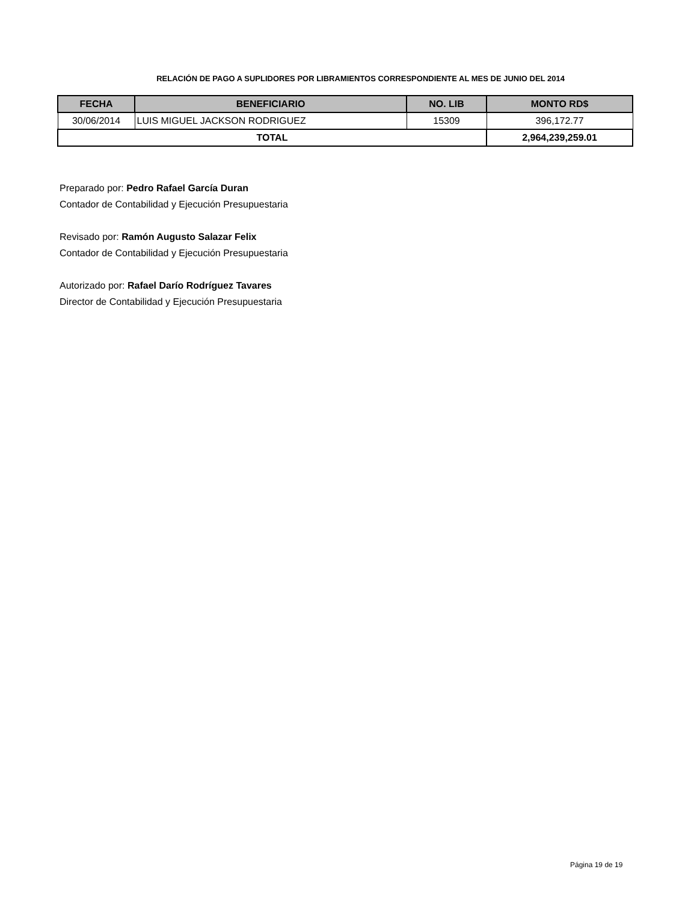RELACIÓN DE PAGO A SUPLIDORES POR LIBRAMIENTOS CORRESPONDIENTE AL MES DE JUNIO DEL 2014
| FECHA | BENEFICIARIO | NO. LIB | MONTO RD$ |
| --- | --- | --- | --- |
| 30/06/2014 | LUIS MIGUEL JACKSON RODRIGUEZ | 15309 | 396,172.77 |
| TOTAL | | | 2,964,239,259.01 |
Preparado por: Pedro Rafael García Duran
Contador de Contabilidad y Ejecución Presupuestaria
Revisado por: Ramón Augusto Salazar Felix
Contador de Contabilidad y Ejecución Presupuestaria
Autorizado por: Rafael Darío Rodríguez Tavares
Director de Contabilidad y Ejecución Presupuestaria
Página 19 de 19